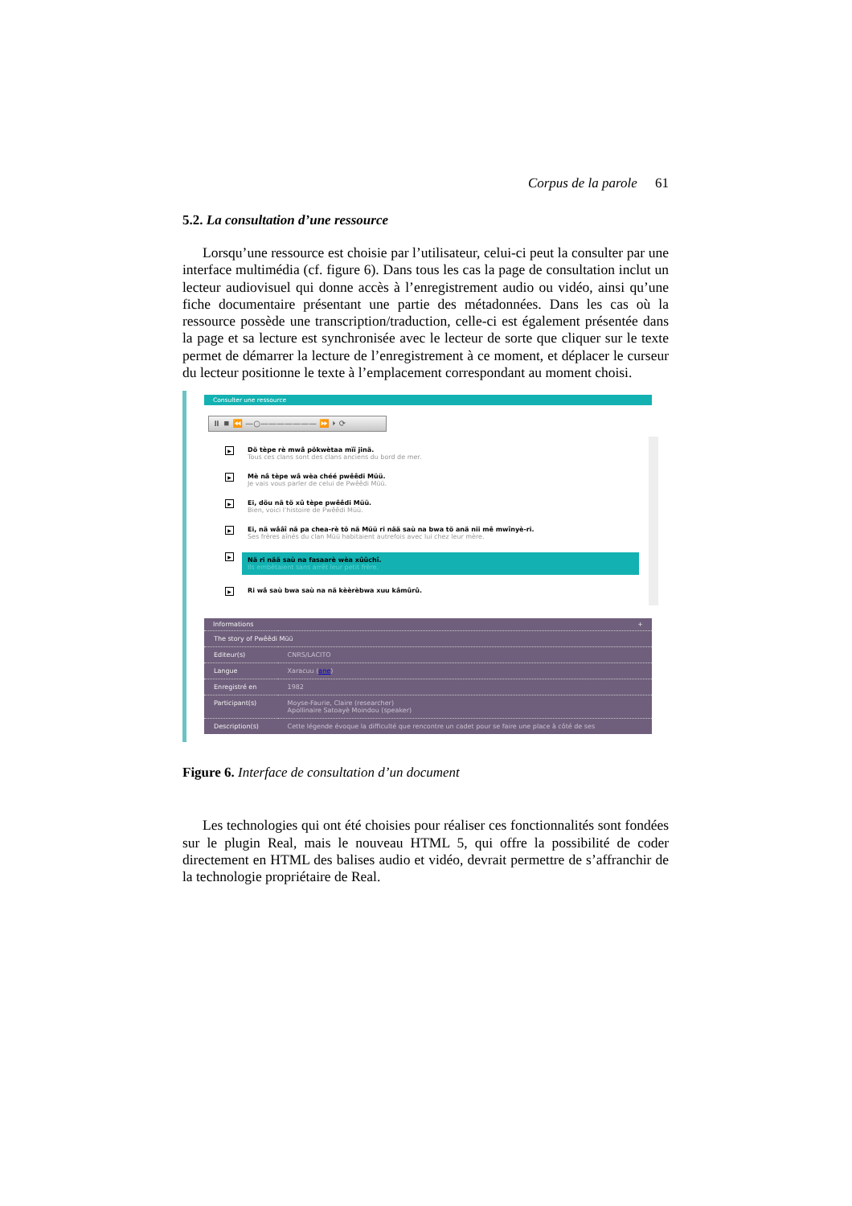Corpus de la parole 61
5.2. La consultation d’une ressource
Lorsqu’une ressource est choisie par l’utilisateur, celui-ci peut la consulter par une interface multimédia (cf. figure 6). Dans tous les cas la page de consultation inclut un lecteur audiovisuel qui donne accès à l’enregistrement audio ou vidéo, ainsi qu’une fiche documentaire présentant une partie des métadonnées. Dans les cas où la ressource possède une transcription/traduction, celle-ci est également présentée dans la page et sa lecture est synchronisée avec le lecteur de sorte que cliquer sur le texte permet de démarrer la lecture de l’enregistrement à ce moment, et déplacer le curseur du lecteur positionne le texte à l’emplacement correspondant au moment choisi.
Consulter une ressource
⏸ ⏹ ⏪ —○——————— ⏩ ⏵ ⟳
▶
Dö tèpe rè mwâ pökwètaa mïï jinä.
Tous ces clans sont des clans anciens du bord de mer.
▶
Mè nâ tèpe wâ wèa chéé pwêêdi Müü.
Je vais vous parler de celui de Pwêêdi Müü.
▶
Ei, döu nä tö xû tèpe pwêêdi Müü.
Bien, voici l'histoire de Pwêêdi Müü.
▶
Ei, nä wââî nä pa chea-rè tö nä Müü ri nää saù na bwa tö anä nii mê mwînyè-ri.
Ses frères aînés du clan Müü habitaient autrefois avec lui chez leur mère.
▶
Nä ri nää saù na fasaarè wèa xûûchî.
Ils embêtaient sans arrêt leur petit frère.
▶
Ri wâ saù bwa saù na nä kèèrèbwa xuu kâmûrû.
Informations +
| The story of Pwêêdi Müü | |
| Editeur(s) | CNRS/LACITO |
| Langue | Xaracuu ( ane ) |
| Enregistré en | 1982 |
| Participant(s) | Moyse-Faurie, Claire (researcher) Apollinaire Satoayè Moindou (speaker) |
| Description(s) | Cette légende évoque la difficulté que rencontre un cadet pour se faire une place à côté de ses |
Figure 6. Interface de consultation d’un document
Les technologies qui ont été choisies pour réaliser ces fonctionnalités sont fondées sur le plugin Real, mais le nouveau HTML 5, qui offre la possibilité de coder directement en HTML des balises audio et vidéo, devrait permettre de s’affranchir de la technologie propriétaire de Real.